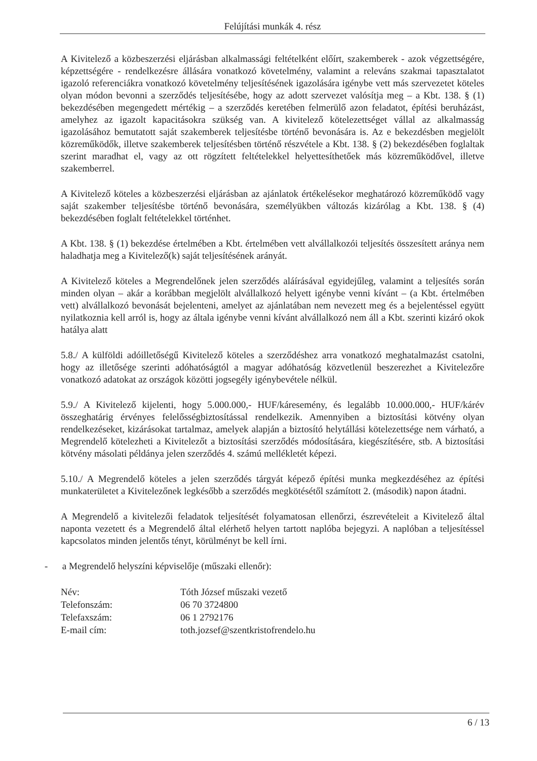Felújítási munkák 4. rész
A Kivitelező a közbeszerzési eljárásban alkalmassági feltételként előírt, szakemberek - azok végzettségére, képzettségére - rendelkezésre állására vonatkozó követelmény, valamint a releváns szakmai tapasztalatot igazoló referenciákra vonatkozó követelmény teljesítésének igazolására igénybe vett más szervezetet köteles olyan módon bevonni a szerződés teljesítésébe, hogy az adott szervezet valósítja meg – a Kbt. 138. § (1) bekezdésében megengedett mértékig – a szerződés keretében felmerülő azon feladatot, építési beruházást, amelyhez az igazolt kapacitásokra szükség van. A kivitelező kötelezettséget vállal az alkalmasság igazolásához bemutatott saját szakemberek teljesítésbe történő bevonására is. Az e bekezdésben megjelölt közreműködők, illetve szakemberek teljesítésben történő részvétele a Kbt. 138. § (2) bekezdésében foglaltak szerint maradhat el, vagy az ott rögzített feltételekkel helyettesíthetőek más közreműködővel, illetve szakemberrel.
A Kivitelező köteles a közbeszerzési eljárásban az ajánlatok értékelésekor meghatározó közreműködő vagy saját szakember teljesítésbe történő bevonására, személyükben változás kizárólag a Kbt. 138. § (4) bekezdésében foglalt feltételekkel történhet.
A Kbt. 138. § (1) bekezdése értelmében a Kbt. értelmében vett alvállalkozói teljesítés összesített aránya nem haladhatja meg a Kivitelező(k) saját teljesítésének arányát.
A Kivitelező köteles a Megrendelőnek jelen szerződés aláírásával egyidejűleg, valamint a teljesítés során minden olyan – akár a korábban megjelölt alvállalkozó helyett igénybe venni kívánt – (a Kbt. értelmében vett) alvállalkozó bevonását bejelenteni, amelyet az ajánlatában nem nevezett meg és a bejelentéssel együtt nyilatkoznia kell arról is, hogy az általa igénybe venni kívánt alvállalkozó nem áll a Kbt. szerinti kizáró okok hatálya alatt
5.8./ A külföldi adóilletőségű Kivitelező köteles a szerződéshez arra vonatkozó meghatalmazást csatolni, hogy az illetősége szerinti adóhatóságtól a magyar adóhatóság közvetlenül beszerezhet a Kivitelezőre vonatkozó adatokat az országok közötti jogsegély igénybevétele nélkül.
5.9./ A Kivitelező kijelenti, hogy 5.000.000,- HUF/káresemény, és legalább 10.000.000,- HUF/kárév összeghatárig érvényes felelősségbiztosítással rendelkezik. Amennyiben a biztosítási kötvény olyan rendelkezéseket, kizárásokat tartalmaz, amelyek alapján a biztosító helytállási kötelezettsége nem várható, a Megrendelő kötelezheti a Kivitelezőt a biztosítási szerződés módosítására, kiegészítésére, stb. A biztosítási kötvény másolati példánya jelen szerződés 4. számú mellékletét képezi.
5.10./ A Megrendelő köteles a jelen szerződés tárgyát képező építési munka megkezdéséhez az építési munkaterületet a Kivitelezőnek legkésőbb a szerződés megkötésétől számított 2. (második) napon átadni.
A Megrendelő a kivitelezői feladatok teljesítését folyamatosan ellenőrzi, észrevételeit a Kivitelező által naponta vezetett és a Megrendelő által elérhető helyen tartott naplóba bejegyzi. A naplóban a teljesítéssel kapcsolatos minden jelentős tényt, körülményt be kell írni.
- a Megrendelő helyszíni képviselője (műszaki ellenőr):
| Név: | Tóth József műszaki vezető |
| Telefonszám: | 06 70 3724800 |
| Telefaxszám: | 06 1 2792176 |
| E-mail cím: | toth.jozsef@szentkristofrendelo.hu |
6 / 13